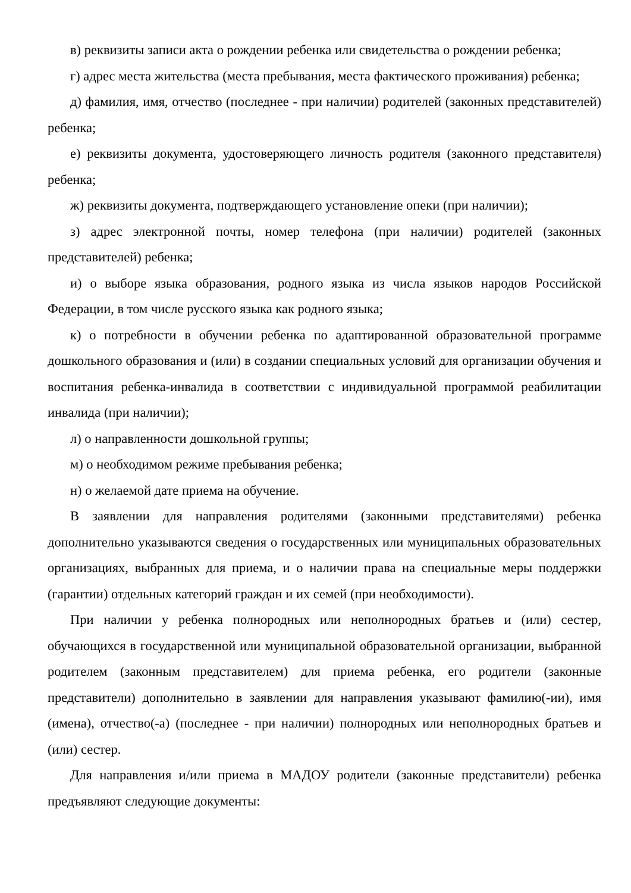в) реквизиты записи акта о рождении ребенка или свидетельства о рождении ребенка;
г) адрес места жительства (места пребывания, места фактического проживания) ребенка;
д) фамилия, имя, отчество (последнее - при наличии) родителей (законных представителей) ребенка;
е) реквизиты документа, удостоверяющего личность родителя (законного представителя) ребенка;
ж) реквизиты документа, подтверждающего установление опеки (при наличии);
з) адрес электронной почты, номер телефона (при наличии) родителей (законных представителей) ребенка;
и) о выборе языка образования, родного языка из числа языков народов Российской Федерации, в том числе русского языка как родного языка;
к) о потребности в обучении ребенка по адаптированной образовательной программе дошкольного образования и (или) в создании специальных условий для организации обучения и воспитания ребенка-инвалида в соответствии с индивидуальной программой реабилитации инвалида (при наличии);
л) о направленности дошкольной группы;
м) о необходимом режиме пребывания ребенка;
н) о желаемой дате приема на обучение.
В заявлении для направления родителями (законными представителями) ребенка дополнительно указываются сведения о государственных или муниципальных образовательных организациях, выбранных для приема, и о наличии права на специальные меры поддержки (гарантии) отдельных категорий граждан и их семей (при необходимости).
При наличии у ребенка полнородных или неполнородных братьев и (или) сестер, обучающихся в государственной или муниципальной образовательной организации, выбранной родителем (законным представителем) для приема ребенка, его родители (законные представители) дополнительно в заявлении для направления указывают фамилию(-ии), имя (имена), отчество(-а) (последнее - при наличии) полнородных или неполнородных братьев и (или) сестер.
Для направления и/или приема в МАДОУ родители (законные представители) ребенка предъявляют следующие документы: